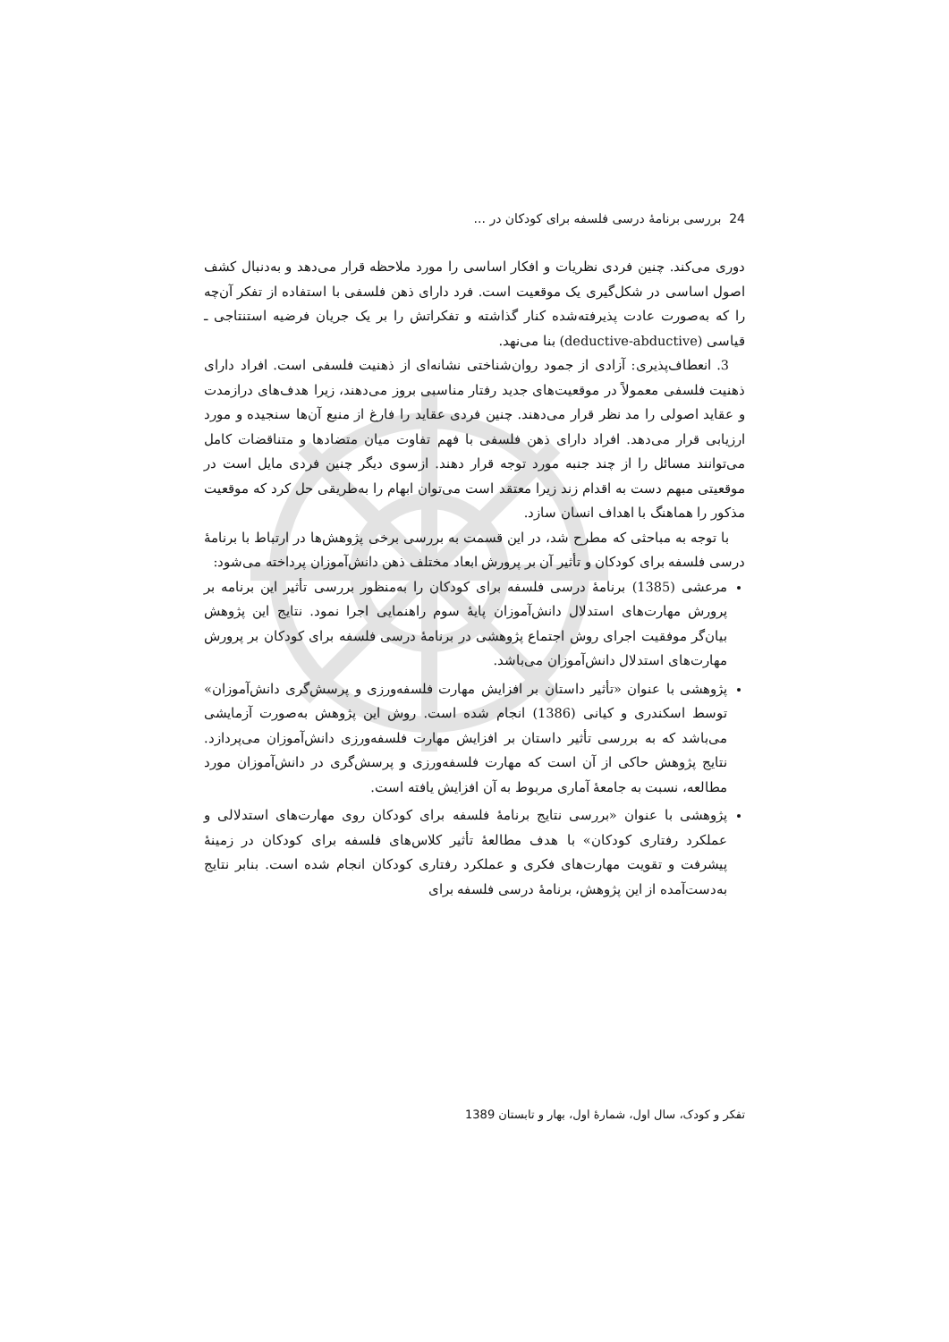24 بررسی برنامهٔ درسی فلسفه برای کودکان در ...
دوری می‌کند. چنین فردی نظریات و افکار اساسی را مورد ملاحظه قرار می‌دهد و به‌دنبال کشف اصول اساسی در شکل‌گیری یک موقعیت است. فرد دارای ذهن فلسفی با استفاده از تفکر آن‌چه را که به‌صورت عادت پذیرفته‌شده کنار گذاشته و تفکراتش را بر یک جریان فرضیه استنتاجی ـ قیاسی (deductive-abductive) بنا می‌نهد.
3. انعطاف‌پذیری: آزادی از جمود روان‌شناختی نشانه‌ای از ذهنیت فلسفی است. افراد دارای ذهنیت فلسفی معمولاً در موقعیت‌های جدید رفتار مناسبی بروز می‌دهند، زیرا هدف‌های درازمدت و عقاید اصولی را مد نظر قرار می‌دهند. چنین فردی عقاید را فارغ از منبع آن‌ها سنجیده و مورد ارزیابی قرار می‌دهد. افراد دارای ذهن فلسفی با فهم تفاوت میان متضادها و متناقضات کامل می‌توانند مسائل را از چند جنبه مورد توجه قرار دهند. ازسوی دیگر چنین فردی مایل است در موقعیتی مبهم دست به اقدام زند زیرا معتقد است می‌توان ابهام را به‌طریقی حل کرد که موقعیت مذکور را هماهنگ با اهداف انسان سازد.
با توجه به مباحثی که مطرح شد، در این قسمت به بررسی برخی پژوهش‌ها در ارتباط با برنامهٔ درسی فلسفه برای کودکان و تأثیر آن بر پرورش ابعاد مختلف ذهن دانش‌آموزان پرداخته می‌شود:
مرعشی (1385) برنامهٔ درسی فلسفه برای کودکان را به‌منظور بررسی تأثیر این برنامه بر پرورش مهارت‌های استدلال دانش‌آموزان پایهٔ سوم راهنمایی اجرا نمود. نتایج این پژوهش بیان‌گر موفقیت اجرای روش اجتماع پژوهشی در برنامهٔ درسی فلسفه برای کودکان بر پرورش مهارت‌های استدلال دانش‌آموزان می‌باشد.
پژوهشی با عنوان «تأثیر داستان بر افزایش مهارت فلسفه‌ورزی و پرسش‌گری دانش‌آموزان» توسط اسکندری و کیانی (1386) انجام شده است. روش این پژوهش به‌صورت آزمایشی می‌باشد که به بررسی تأثیر داستان بر افزایش مهارت فلسفه‌ورزی دانش‌آموزان می‌پردازد. نتایج پژوهش حاکی از آن است که مهارت فلسفه‌ورزی و پرسش‌گری در دانش‌آموزان مورد مطالعه، نسبت به جامعهٔ آماری مربوط به آن افزایش یافته است.
پژوهشی با عنوان «بررسی نتایج برنامهٔ فلسفه برای کودکان روی مهارت‌های استدلالی و عملکرد رفتاری کودکان» با هدف مطالعهٔ تأثیر کلاس‌های فلسفه برای کودکان در زمینهٔ پیشرفت و تقویت مهارت‌های فکری و عملکرد رفتاری کودکان انجام شده است. بنابر نتایج به‌دست‌آمده از این پژوهش، برنامهٔ درسی فلسفه برای
تفکر و کودک، سال اول، شمارهٔ اول، بهار و تابستان 1389